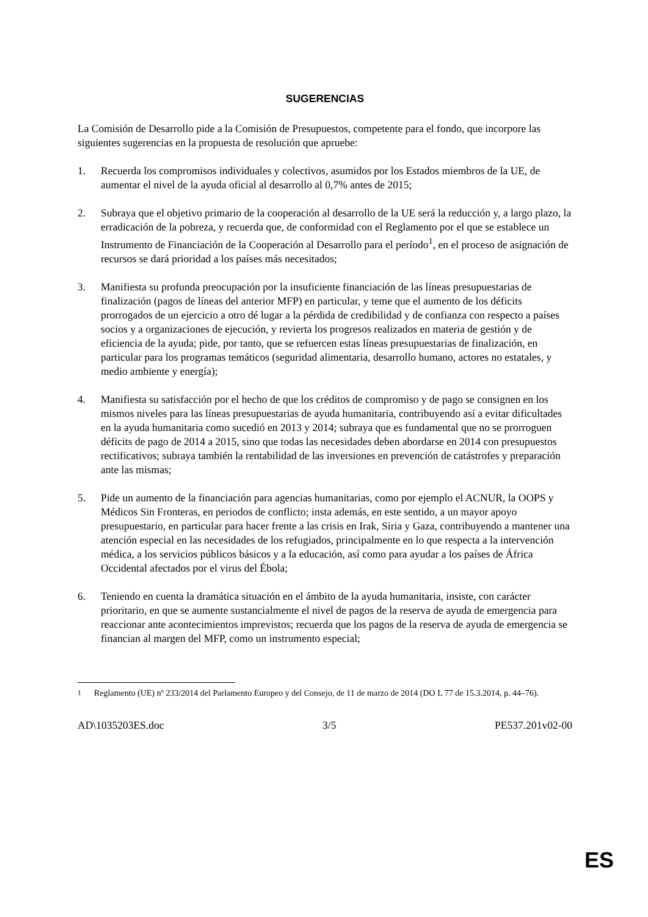SUGERENCIAS
La Comisión de Desarrollo pide a la Comisión de Presupuestos, competente para el fondo, que incorpore las siguientes sugerencias en la propuesta de resolución que apruebe:
1. Recuerda los compromisos individuales y colectivos, asumidos por los Estados miembros de la UE, de aumentar el nivel de la ayuda oficial al desarrollo al 0,7% antes de 2015;
2. Subraya que el objetivo primario de la cooperación al desarrollo de la UE será la reducción y, a largo plazo, la erradicación de la pobreza, y recuerda que, de conformidad con el Reglamento por el que se establece un Instrumento de Financiación de la Cooperación al Desarrollo para el período<sup>1</sup>, en el proceso de asignación de recursos se dará prioridad a los países más necesitados;
3. Manifiesta su profunda preocupación por la insuficiente financiación de las líneas presupuestarias de finalización (pagos de líneas del anterior MFP) en particular, y teme que el aumento de los déficits prorrogados de un ejercicio a otro dé lugar a la pérdida de credibilidad y de confianza con respecto a países socios y a organizaciones de ejecución, y revierta los progresos realizados en materia de gestión y de eficiencia de la ayuda; pide, por tanto, que se refuercen estas líneas presupuestarias de finalización, en particular para los programas temáticos (seguridad alimentaria, desarrollo humano, actores no estatales, y medio ambiente y energía);
4. Manifiesta su satisfacción por el hecho de que los créditos de compromiso y de pago se consignen en los mismos niveles para las líneas presupuestarias de ayuda humanitaria, contribuyendo así a evitar dificultades en la ayuda humanitaria como sucedió en 2013 y 2014; subraya que es fundamental que no se prorroguen déficits de pago de 2014 a 2015, sino que todas las necesidades deben abordarse en 2014 con presupuestos rectificativos; subraya también la rentabilidad de las inversiones en prevención de catástrofes y preparación ante las mismas;
5. Pide un aumento de la financiación para agencias humanitarias, como por ejemplo el ACNUR, la OOPS y Médicos Sin Fronteras, en periodos de conflicto; insta además, en este sentido, a un mayor apoyo presupuestario, en particular para hacer frente a las crisis en Irak, Siria y Gaza, contribuyendo a mantener una atención especial en las necesidades de los refugiados, principalmente en lo que respecta a la intervención médica, a los servicios públicos básicos y a la educación, así como para ayudar a los países de África Occidental afectados por el virus del Ébola;
6. Teniendo en cuenta la dramática situación en el ámbito de la ayuda humanitaria, insiste, con carácter prioritario, en que se aumente sustancialmente el nivel de pagos de la reserva de ayuda de emergencia para reaccionar ante acontecimientos imprevistos; recuerda que los pagos de la reserva de ayuda de emergencia se financian al margen del MFP, como un instrumento especial;
<sup>1</sup> Reglamento (UE) nº 233/2014 del Parlamento Europeo y del Consejo, de 11 de marzo de 2014 (DO L 77 de 15.3.2014, p. 44–76).
AD\1035203ES.doc 3/5 PE537.201v02-00
ES